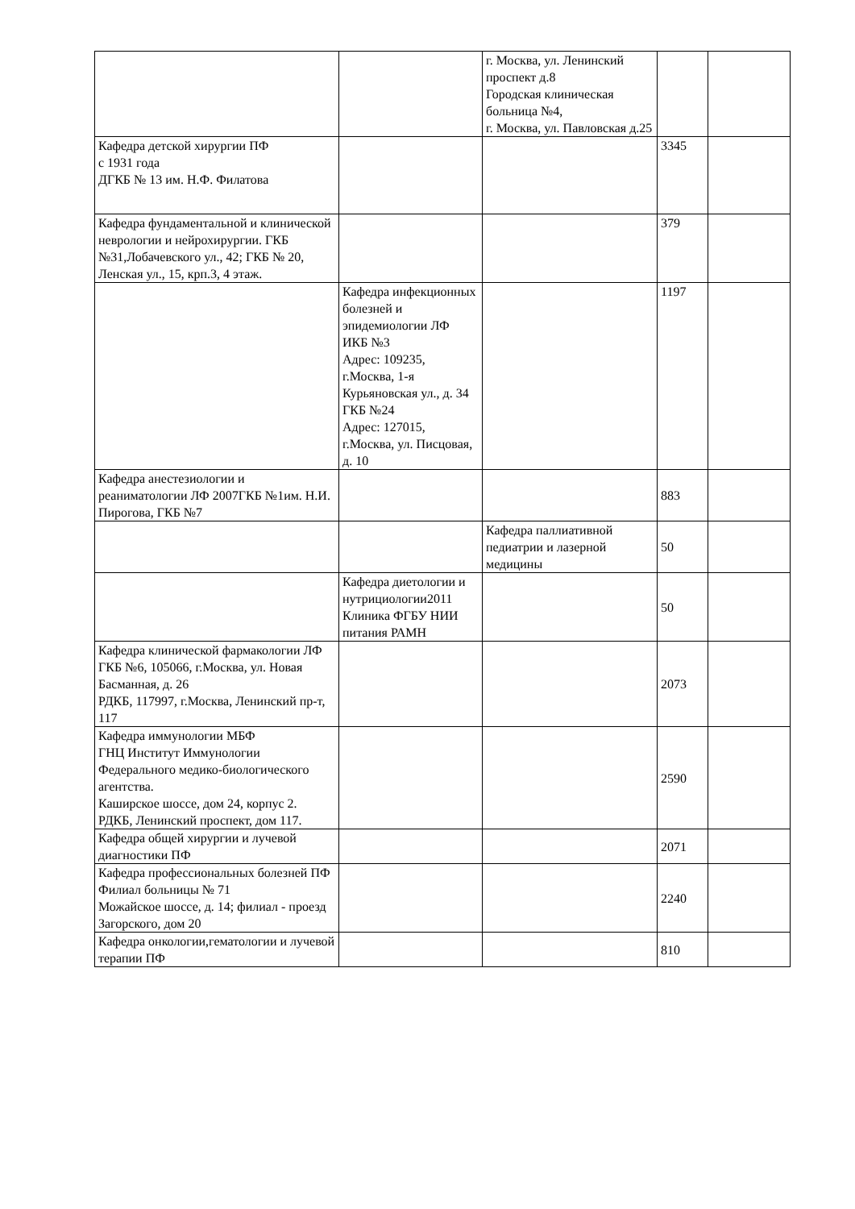| | | г. Москва, ул. Ленинский проспект д.8 Городская клиническая больница №4, г. Москва, ул. Павловская д.25 | | |
| Кафедра детской хирургии ПФ с 1931 года ДГКБ № 13 им. Н.Ф. Филатова | | | 3345 | |
| Кафедра фундаментальной и клинической неврологии и нейрохирургии. ГКБ №31,Лобачевского ул., 42; ГКБ № 20, Ленская ул., 15, крп.3, 4 этаж. | | | 379 | |
| | Кафедра инфекционных болезней и эпидемиологии ЛФ ИКБ №3 Адрес: 109235, г.Москва, 1-я Курьяновская ул., д. 34 ГКБ №24 Адрес: 127015, г.Москва, ул. Писцовая, д. 10 | | 1197 | |
| Кафедра анестезиологии и реаниматологии ЛФ 2007ГКБ №1им. Н.И. Пирогова, ГКБ №7 | | | 883 | |
| | | Кафедра паллиативной педиатрии и лазерной медицины | 50 | |
| | Кафедра диетологии и нутрициологии2011 Клиника ФГБУ НИИ питания РАМН | | 50 | |
| Кафедра клинической фармакологии ЛФ ГКБ №6, 105066, г.Москва, ул. Новая Басманная, д. 26 РДКБ, 117997, г.Москва, Ленинский пр-т, 117 | | | 2073 | |
| Кафедра иммунологии МБФ ГНЦ Институт Иммунологии Федерального медико-биологического агентства. Каширское шоссе, дом 24, корпус 2. РДКБ, Ленинский проспект, дом 117. | | | 2590 | |
| Кафедра общей хирургии и лучевой диагностики ПФ | | | 2071 | |
| Кафедра профессиональных болезней ПФ Филиал больницы № 71 Можайское шоссе, д. 14; филиал - проезд Загорского, дом 20 | | | 2240 | |
| Кафедра онкологии,гематологии и лучевой терапии ПФ | | | 810 | |